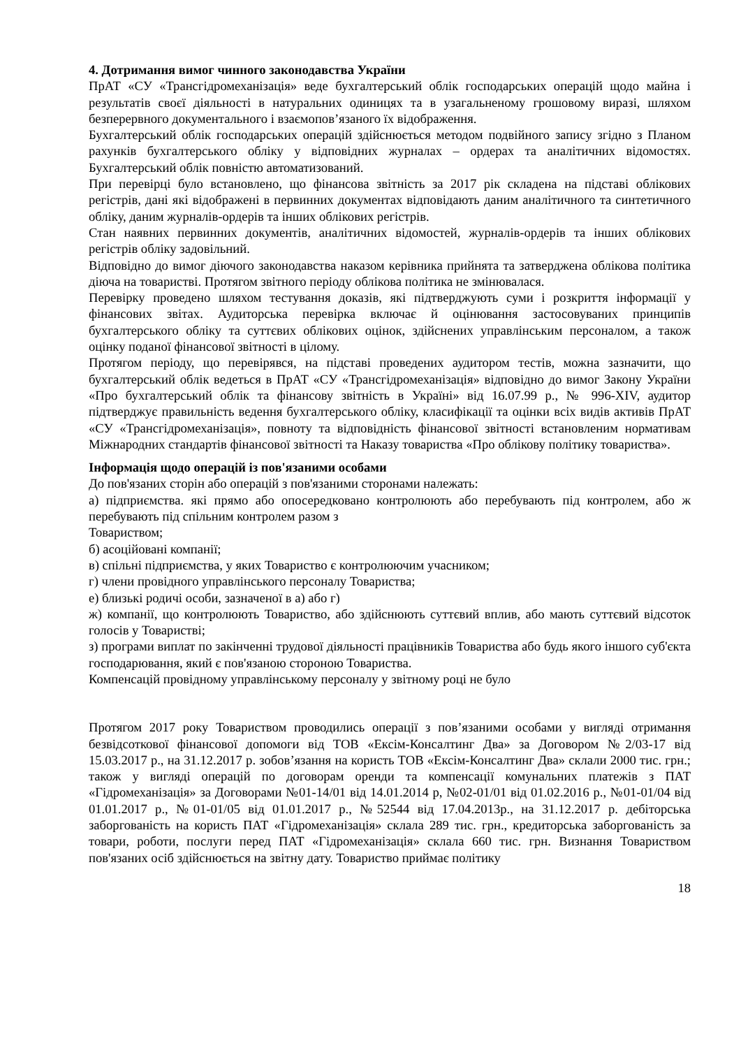4. Дотримання вимог чинного законодавства України
ПрАТ «СУ «Трансгідромеханізація» веде бухгалтерський облік господарських операцій щодо майна і результатів своєї діяльності в натуральних одиницях та в узагальненому грошовому виразі, шляхом безперервного документального і взаємопов’язаного їх відображення.
Бухгалтерський облік господарських операцій здійснюється методом подвійного запису згідно з Планом рахунків бухгалтерського обліку у відповідних журналах – ордерах та аналітичних відомостях. Бухгалтерський облік повністю автоматизований.
При перевірці було встановлено, що фінансова звітність за 2017 рік складена на підставі облікових регістрів, дані які відображені в первинних документах відповідають даним аналітичного та синтетичного обліку, даним журналів-ордерів та інших облікових регістрів.
Стан наявних первинних документів, аналітичних відомостей, журналів-ордерів та інших облікових регістрів обліку задовільний.
Відповідно до вимог діючого законодавства наказом керівника прийнята та затверджена облікова політика діюча на товаристві. Протягом звітного періоду облікова політика не змінювалася.
Перевірку проведено шляхом тестування доказів, які підтверджують суми і розкриття інформації у фінансових звітах. Аудиторська перевірка включає й оцінювання застосовуваних принципів бухгалтерського обліку та суттєвих облікових оцінок, здійснених управлінським персоналом, а також оцінку поданої фінансової звітності в цілому.
Протягом періоду, що перевірявся, на підставі проведених аудитором тестів, можна зазначити, що бухгалтерський облік ведеться в ПрАТ «СУ «Трансгідромеханізація» відповідно до вимог Закону України «Про бухгалтерський облік та фінансову звітність в Україні» від 16.07.99 р., № 996-XIV, аудитор підтверджує правильність ведення бухгалтерського обліку, класифікації та оцінки всіх видів активів ПрАТ «СУ «Трансгідромеханізація», повноту та відповідність фінансової звітності встановленим нормативам Міжнародних стандартів фінансової звітності та Наказу товариства «Про облікову політику товариства».
Інформація щодо операцій із пов'язаними особами
До пов'язаних сторін або операцій з пов'язаними сторонами належать:
а) підприємства. які прямо або опосередковано контролюють або перебувають під контролем, або ж перебувають під спільним контролем разом з
Товариством;
б) асоційовані компанії;
в) спільні підприємства, у яких Товариство є контролюючим учасником;
г) члени провідного управлінського персоналу Товариства;
е) близькі родичі особи, зазначеної в а) або г)
ж) компанії, що контролюють Товариство, або здійснюють суттєвий вплив, або мають суттєвий відсоток голосів у Товаристві;
з) програми виплат по закінченні трудової діяльності працівників Товариства або будь якого іншого суб'єкта господарювання, який є пов'язаною стороною Товариства.
Компенсацій провідному управлінському персоналу у звітному році не було
Протягом 2017 року Товариством проводились операції з пов’язаними особами у вигляді отримання безвідсоткової фінансової допомоги від ТОВ «Ексім-Консалтинг Два» за Договором №2/03-17 від 15.03.2017 р., на 31.12.2017 р. зобов’язання на користь ТОВ «Ексім-Консалтинг Два» склали 2000 тис. грн.; також у вигляді операцій по договорам оренди та компенсації комунальних платежів з ПАТ «Гідромеханізація» за Договорами №01-14/01 від 14.01.2014 р, №02-01/01 від 01.02.2016 р., №01-01/04 від 01.01.2017 р., №01-01/05 від 01.01.2017 р., №52544 від 17.04.2013р., на 31.12.2017 р. дебіторська заборгованість на користь ПАТ «Гідромеханізація» склала 289 тис. грн., кредиторська заборгованість за товари, роботи, послуги перед ПАТ «Гідромеханізація» склала 660 тис. грн. Визнання Товариством пов'язаних осіб здійснюється на звітну дату. Товариство приймає політику
18